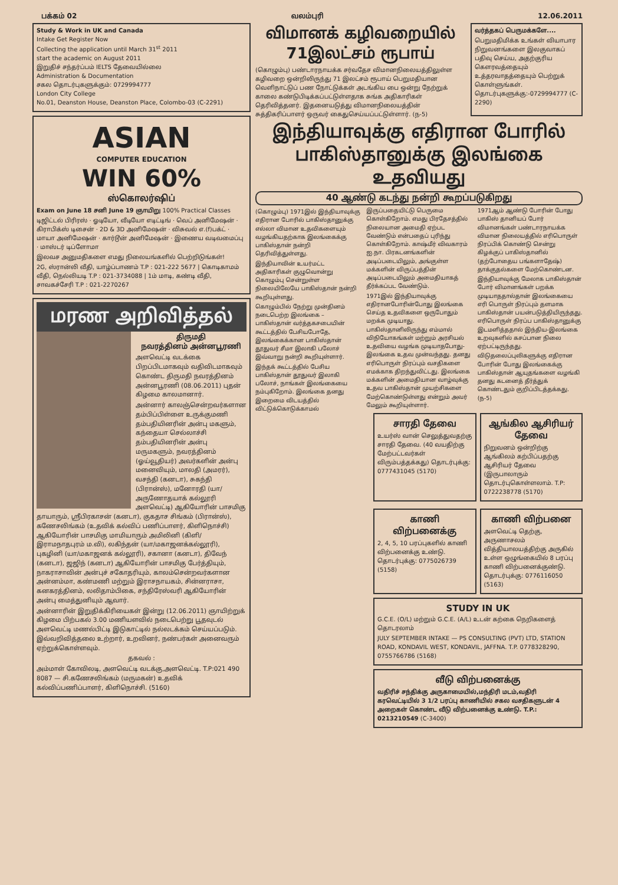பக்கம் 02 வலம்புரி 12.06.2011
Study & Work in UK and Canada
Intake Get Register Now
Collecting the application until March 31<sup>st</sup> 2011
start the academic on August 2011
இறுதிச் சந்தர்ப்பம் IELTS தேவையில்லை
Administration & Documentation
சகல தொடர்புகளுக்கும்: 0729994777
London City College
No.01, Deanston House, Deanston Place, Colombo-03 (C-2291)
ASIAN
COMPUTER EDUCATION
WIN 60%
ஸ்கொலர்ஷிப்
Exam on June 18 சனி June 19 ஞாயிறு 100% Practical Classes
டிஜிட்டல் பிரிரஸ் · ஓடியோ, வீடியோ எடிட்டிங் · வெப் அனிமேஷன் · கிராபிக்ஸ் டிசைன் · 2D & 3D அனிமேஷன் · விசுவல் எ.(f)பக்ட் · மாயா அனிமேஷன் · கார்டூன் அனிமேஷன் · இணைய வடிவமைப்பு · மாஸ்டர் டிப்ளோமா
இலவச அனுமதிகளை எமது நிலையங்களில் பெற்றிடுங்கள்!
2G, ஸ்ரான்லி வீதி, யாழ்ப்பாணம் T.P : 021-222 5677 | கொடிகாமம் வீதி, நெல்லியடி T.P : 021-3734088 | 1ம் மாடி, கண்டி வீதி, சாவகச்சேரி T.P : 021-2270267
மரண அறிவித்தல்
திருமதி
நவரத்தினம் அன்னபூரணி
அளவெட்டி வடக்கை பிறப்பிடமாகவும் வதிவிடமாகவும் கொண்ட திருமதி நவரத்தினம் அன்னபூரணி (08.06.2011) புதன் கிழமை காலமானார்.
அன்னார் காலஞ்சென்றவர்களான தம்பிப்பிள்ளை உருக்குமணி தம்பதியினரின் அன்பு மகளும், கந்தையா செல்லாச்சி தம்பதியினரின் அன்பு மருமகளும், நவரத்தினம் (ஓய்வூதியர்) அவர்களின் அன்பு மனைவியும், மாலதி (அமரர்), வசந்தி (கனடா), சுகந்தி (பிரான்ஸ்), மனோரதி (யா/அருணோதயாக் கல்லூரி அளவெட்டி) ஆகியோரின் பாசமிகு தாயாரும், ஸ்ரீபிரகாசன் (கனடா), குகதாச சிங்கம் (பிரான்ஸ்), கணேசலிங்கம் (உதவிக் கல்விப் பணிப்பாளர், கிளிநொச்சி) ஆகியோரின் பாசமிகு மாமியாரும் அமிலினி (கிளி/இராமநாதபுரம் ம.வி), லகிந்தன் (யா/மகாஜனக்கல்லூரி), புகழினி (யா/மகாஜனக் கல்லூரி), சகானா (கனடா), திவேந் (கனடா), ஜஜிந் (கனடா) ஆகியோரின் பாசமிகு பேர்த்தியும், நாகராசாவின் அன்புச் சகோதரியும், காலம்சென்றவர்களான அன்னம்மா, கண்மணி மற்றும் இராசநாயகம், சின்னராசா, கனகரத்தினம், லலிதாம்பிகை, சந்திரேஸ்வரி ஆகியோரின் அன்பு மைத்துனியும் ஆவார்.
அன்னாரின் இறுதிக்கிரியைகள் இன்று (12.06.2011) ஞாயிற்றுக் கிழமை பிற்பகல் 3.00 மணியளவில் நடைபெற்று பூதவுடல் அளவெட்டி மணல்பிட்டி இடுகாட்டில் நல்லடக்கம் செய்யப்படும். இவ்வறிவித்தலை உற்றார், உறவினர், நண்பர்கள் அனைவரும் ஏற்றுக்கொள்ளவும்.
தகவல் :
அம்மாள் கோவிலடி, அளவெட்டி வடக்கு,அளவெட்டி. T.P:021 490 8087 — சி.கணேசலிங்கம் (மருமகன்) உதவிக் கல்விப்பணிப்பாளர், கிளிநொச்சி. (5160)
விமானக் கழிவறையில்
71இலட்சம் ரூபாய்
(கொழும்பு) பண்டாரநாயக்க சர்வதேச விமானநிலையத்திலுள்ள கழிவறை ஒன்றிலிருந்து 71 இலட்சம் ரூபாய் பெறுமதியான வெளிநாட்டுப் பண நோட்டுக்கள் அடங்கிய பை ஒன்று நேற்றுக் காலை கண்டுபிடிக்கப்பட்டுள்ளதாக சுங்க அதிகாரிகள் தெரிவித்தனர். இதனையடுத்து விமானநிலையத்தின் சுத்திகரிப்பாளர் ஒருவர் கைதுசெய்யப்பட்டுள்ளார். (ந-5)
வர்த்தகப் பெருமக்களே....
பெறுமதிமிக்க உங்கள் வியாபார நிறுவனங்களை இலகுவாகப் பதிவு செய்ய, அதற்குரிய கௌரவத்தையும் உத்தரவாதத்தையும் பெற்றுக் கொள்ளுங்கள். தொடர்புகளுக்கு:-0729994777 (C-2290)
இந்தியாவுக்கு எதிரான போரில்
பாகிஸ்தானுக்கு இலங்கை உதவியது
40 ஆண்டு கடந்து நன்றி கூறப்படுகிறது
(கொழும்பு) 1971இல் இந்தியாவுக்கு எதிரான போரில் பாகிஸ்தானுக்கு எல்லா விமான உதவிகளையும் வழங்கியதற்காக இலங்கைக்கு பாகிஸ்தான் நன்றி தெரிவித்துள்ளது.
இந்தியாவின் உயர்மட்ட அதிகாரிகள் குழுவொன்று கொழும்பு சென்றுள்ள நிலையிலேயே பாகிஸ்தான் நன்றி கூறியுள்ளது.
கொழும்பில் நேற்று முன்தினம் நடைபெற்ற இலங்கை – பாகிஸ்தான் வர்த்தகசபையின் கூட்டத்தில் பேசியபோதே, இலங்கைக்கான பாகிஸ்தான் தூதுவர் சீமா இலாகி பலோச் இவ்வாறு நன்றி கூறியுள்ளார்.
இந்தக் கூட்டத்தில் பேசிய பாகிஸ்தான் தூதுவர் இலாகி பலோச், நாங்கள் இலங்கையை நம்புகிறோம். இலங்கை தனது இறைமை விடயத்தில் விட்டுக்கொடுக்காமல் இருப்பதையிட்டு பெருமை கொள்கிறோம். எமது பிரதேசத்தில் நிலையான அமைதி ஏற்பட வேண்டும் என்பதைப் புரிந்து கொள்கிறோம். காஷ்மீர் விவகாரம் ஐ.நா. பிரகடனங்களின் அடிப்படையிலும், அங்குள்ள மக்களின் விருப்பத்தின் அடிப்படையிலும் அமைதியாகத் தீர்க்கப்பட வேண்டும்.
1971இல் இந்தியாவுக்கு எதிரானபோரின்போது இலங்கை செய்த உதவிகளை ஒருபோதும் மறக்க முடியாது. பாகிஸ்தானிலிருந்து எம்மால் விநியோகங்கள் மற்றும் அரசியல் உதவியை வழங்க முடியாதபோது- இலங்கை உதவ முன்வந்தது. தனது எரிபொருள் நிரப்பும் வசதிகளை எமக்காக திறந்துவிட்டது. இலங்கை மக்களின் அமைதியான வாழ்வுக்கு உதவ பாகிஸ்தான் முயற்சிகளை மேற்கொண்டுள்ளது என்றும் அவர் மேலும் கூறியுள்ளார்.
1971ஆம் ஆண்டு போரின் போது பாகிஸ் தானியப் போர் விமானங்கள் பண்டாரநாயக்க விமான நிலையத்தில் எரிபொருள் நிரப்பிக் கொண்டு சென்று கிழக்குப் பாகிஸ்தானில் (தற்போதைய பங்களாதேஷ்) தாக்குதல்களை மேற்கொண்டன.
இந்தியாவுக்கு மேலாக பாகிஸ்தான் போர் விமானங்கள் பறக்க முடியாததால்தான் இலங்கையை எரி பொருள் நிரப்பும் தளமாக பாகிஸ்தான் பயன்படுத்தியிருந்தது. எரிபொருள் நிரப்ப பாகிஸ்தானுக்கு இடமளித்ததால் இந்திய-இலங்கை உறவுகளில் கசப்பான நிலை ஏற்பட்டிருந்தது.
விடுதலைப்புலிகளுக்கு எதிரான போரின் போது இலங்கைக்கு பாகிஸ்தான் ஆயுதங்களை வழங்கி தனது கடனைத் தீர்த்துக் கொண்டதும் குறிப்பிடத்தக்கது. (ந-5)
சாரதி தேவை
உயர்ஸ் வான் செலுத்துவதற்கு சாரதி தேவை. (40 வயதிற்கு மேற்பட்டவர்கள் விரும்பத்தக்கது) தொடர்புக்கு: 0777431045 (5170)
ஆங்கில ஆசிரியர் தேவை
நிறுவனம் ஒன்றிற்கு ஆங்கிலம் கற்பிப்பதற்கு ஆசிரியர் தேவை (இருபாலாரும் தொடர்புகொள்ளலாம். T.P: 0722238778 (5170)
காணி விற்பனைக்கு
2, 4, 5, 10 பரப்புகளில் காணி விற்பனைக்கு உண்டு. தொடர்புக்கு: 0775026739 (5158)
காணி விற்பனை
அளவெட்டி தெற்கு, அருணாசலம் வித்தியாலயத்திற்கு அருகில் உள்ள ஒழுங்கையில் 8 பரப்பு காணி விற்பனைக்குண்டு. தொடர்புக்கு: 0776116050 (5163)
STUDY IN UK
G.C.E. (O/L) மற்றும் G.C.E. (A/L) உடன் கற்கை நெறிகளைத் தொடரலாம்
JULY SEPTEMBER INTAKE — PS CONSULTING (PVT) LTD, STATION ROAD, KONDAVIL WEST, KONDAVIL, JAFFNA. T.P. 0778328290, 0755766786 (5168)
வீடு விற்பனைக்கு
வதிரிச் சந்திக்கு அருகாமையில்,மந்திரி மடம்,வதிரி கரவெட்டியில் 3 1/2 பரப்பு காணியில் சகல வசதிகளுடன் 4 அறைகள் கொண்ட வீடு விற்பனைக்கு உண்டு. T.P.: 0213210549 (C-3400)